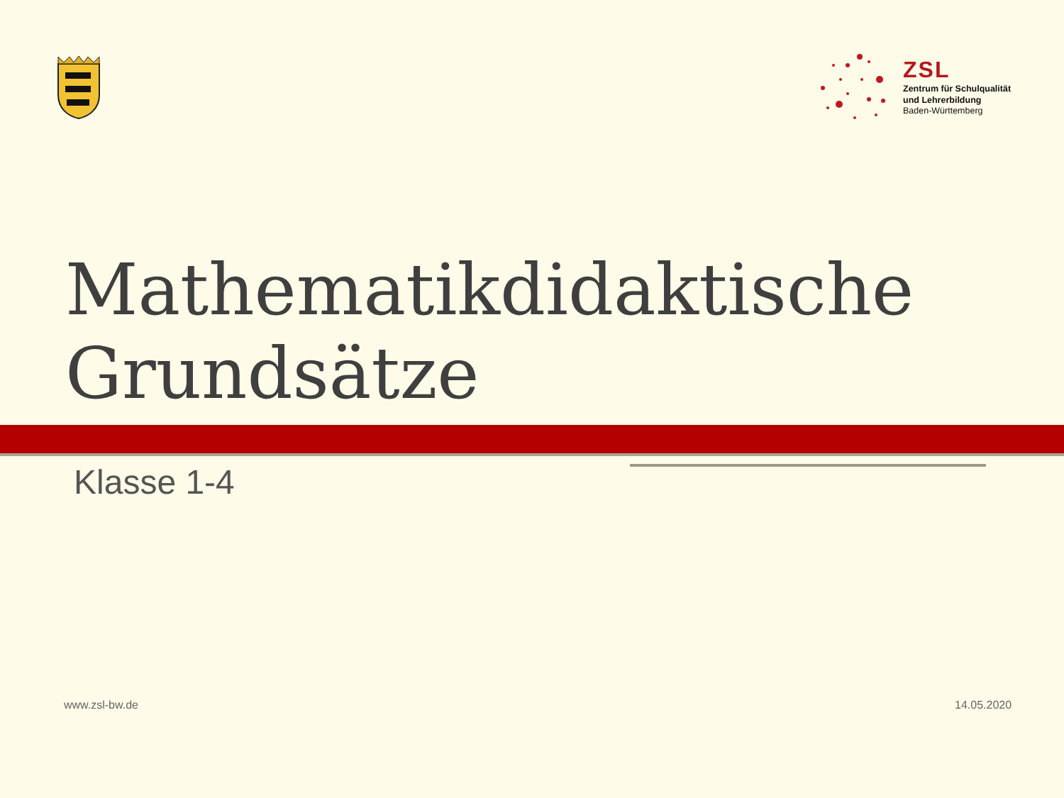ZSL
Zentrum für Schulqualität
und Lehrerbildung
Baden-Württemberg
Mathematikdidaktische
Grundsätze
Klasse 1-4
www.zsl-bw.de 14.05.2020